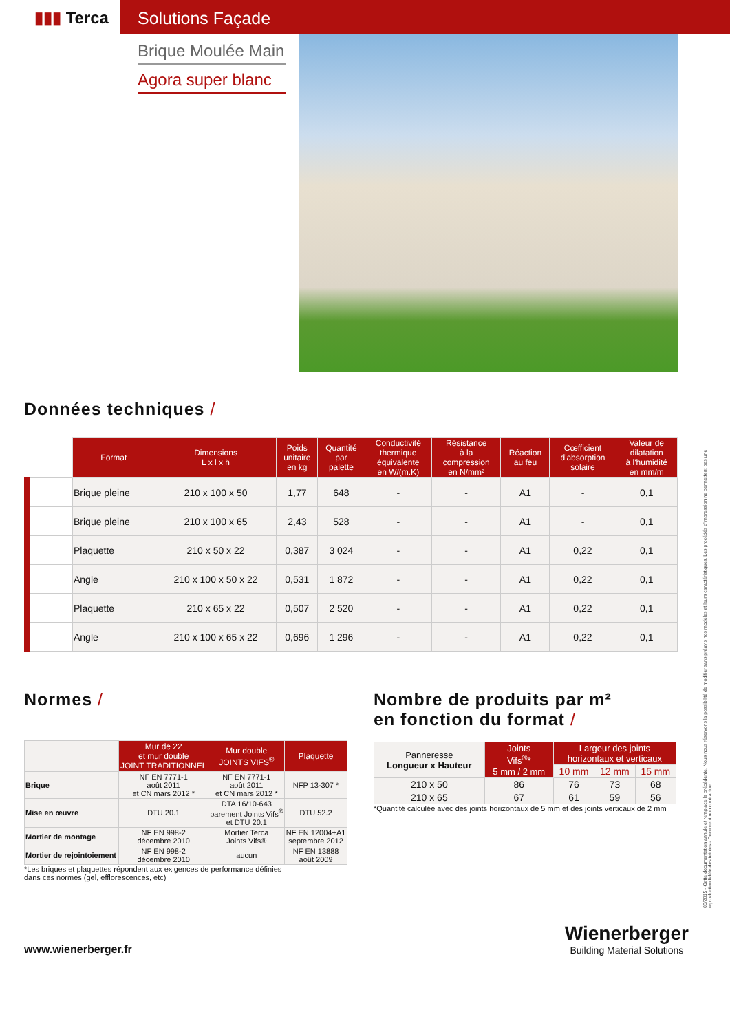▮▮▮ Terca Solutions Façade
Brique Moulée Main
Agora super blanc
Données techniques /
| | Format | Dimensions L x l x h | Poids unitaire en kg | Quantité par palette | Conductivité thermique équivalente en W/(m.K) | Résistance à la compression en N/mm² | Réaction au feu | Cœfficient d'absorption solaire | Valeur de dilatation à l'humidité en mm/m |
| --- | --- | --- | --- | --- | --- | --- | --- | --- | --- |
| | Brique pleine | 210 x 100 x 50 | 1,77 | 648 | - | - | A1 | - | 0,1 |
| | Brique pleine | 210 x 100 x 65 | 2,43 | 528 | - | - | A1 | - | 0,1 |
| | Plaquette | 210 x 50 x 22 | 0,387 | 3 024 | - | - | A1 | 0,22 | 0,1 |
| | Angle | 210 x 100 x 50 x 22 | 0,531 | 1 872 | - | - | A1 | 0,22 | 0,1 |
| | Plaquette | 210 x 65 x 22 | 0,507 | 2 520 | - | - | A1 | 0,22 | 0,1 |
| | Angle | 210 x 100 x 65 x 22 | 0,696 | 1 296 | - | - | A1 | 0,22 | 0,1 |
Normes /
| | Mur de 22 et mur double JOINT TRADITIONNEL | Mur double JOINTS VIFS<sup>®</sup> | Plaquette |
| --- | --- | --- | --- |
| Brique | NF EN 7771-1 août 2011 et CN mars 2012 * | NF EN 7771-1 août 2011 et CN mars 2012 * | NFP 13-307 * |
| Mise en œuvre | DTU 20.1 | DTA 16/10-643 parement Joints Vifs<sup>®</sup> et DTU 20.1 | DTU 52.2 |
| Mortier de montage | NF EN 998-2 décembre 2010 | Mortier Terca Joints Vifs® | NF EN 12004+A1 septembre 2012 |
| Mortier de rejointoiement | NF EN 998-2 décembre 2010 | aucun | NF EN 13888 août 2009 |
*Les briques et plaquettes répondent aux exigences de performance définies
dans ces normes (gel, efflorescences, etc)
Nombre de produits par m²
en fonction du format /
| Panneresse Longueur x Hauteur | Joints Vifs<sup>®</sup>* 5 mm / 2 mm | Largeur des joints horizontaux et verticaux | | |
| | | 10 mm | 12 mm | 15 mm |
| 210 x 50 | 86 | 76 | 73 | 68 |
| 210 x 65 | 67 | 61 | 59 | 56 |
*Quantité calculée avec des joints horizontaux de 5 mm et des joints verticaux de 2 mm
www.wienerberger.fr
Wienerberger
Building Material Solutions
06/2015 - Cette documentation annule et remplace la précédente. Nous nous réservons la possibilité de modifier sans préavis nos modèles et leurs caractéristiques. Les procédés d'impression ne permettent pas une reproduction fidèle des teintes - Document non contractuel.